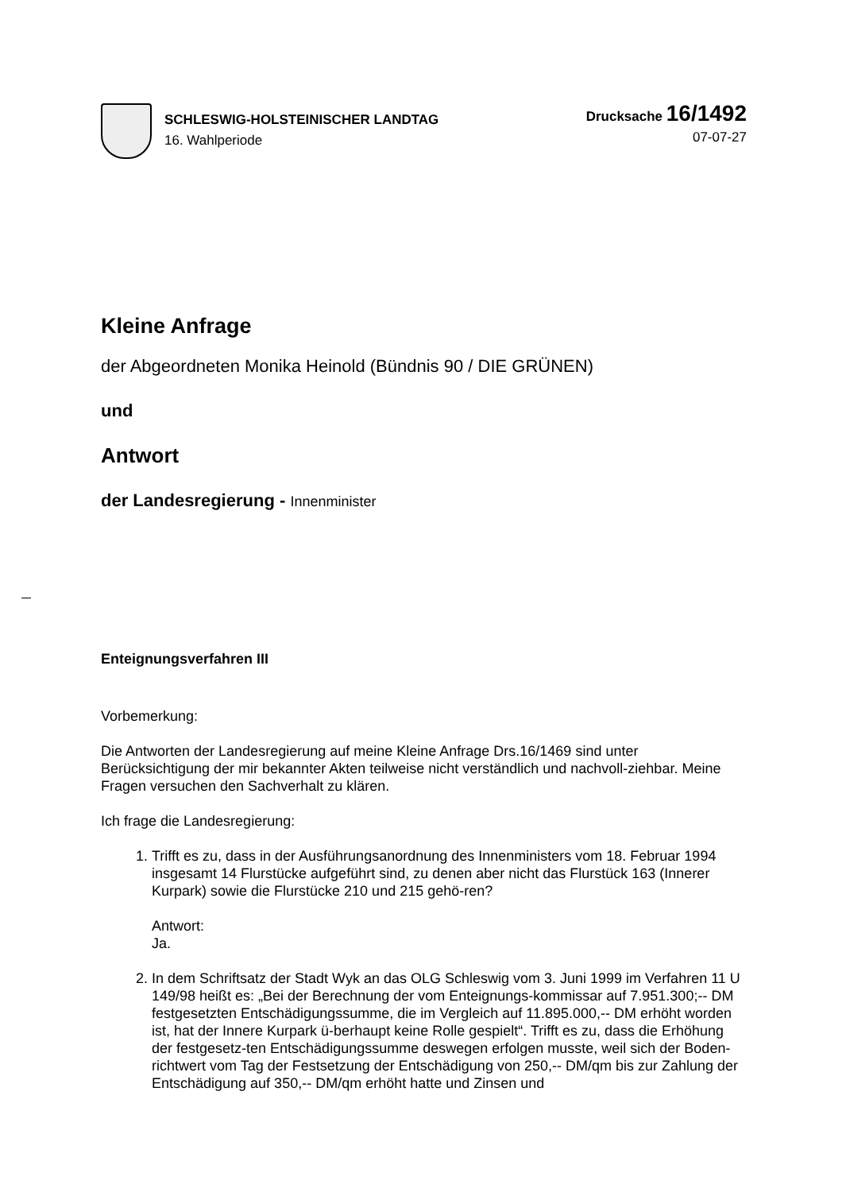SCHLESWIG-HOLSTEINISCHER LANDTAG
16. Wahlperiode
Drucksache 16/1492
07-07-27
Kleine Anfrage
der Abgeordneten Monika Heinold (Bündnis 90 / DIE GRÜNEN)
und
Antwort
der Landesregierung - Innenminister
Enteignungsverfahren III
Vorbemerkung:
Die Antworten der Landesregierung auf meine Kleine Anfrage Drs.16/1469 sind unter Berücksichtigung der mir bekannter Akten teilweise nicht verständlich und nachvoll-ziehbar. Meine Fragen versuchen den Sachverhalt zu klären.
Ich frage die Landesregierung:
1. Trifft es zu, dass in der Ausführungsanordnung des Innenministers vom 18. Februar 1994 insgesamt 14 Flurstücke aufgeführt sind, zu denen aber nicht das Flurstück 163 (Innerer Kurpark) sowie die Flurstücke 210 und 215 gehö-ren?
Antwort:
Ja.
2. In dem Schriftsatz der Stadt Wyk an das OLG Schleswig vom 3. Juni 1999 im Verfahren 11 U 149/98 heißt es: „Bei der Berechnung der vom Enteignungs-kommissar auf 7.951.300;-- DM festgesetzten Entschädigungssumme, die im Vergleich auf 11.895.000,-- DM erhöht worden ist, hat der Innere Kurpark ü-berhaupt keine Rolle gespielt“. Trifft es zu, dass die Erhöhung der festgesetz-ten Entschädigungssumme deswegen erfolgen musste, weil sich der Boden-richtwert vom Tag der Festsetzung der Entschädigung von 250,-- DM/qm bis zur Zahlung der Entschädigung auf 350,-- DM/qm erhöht hatte und Zinsen und